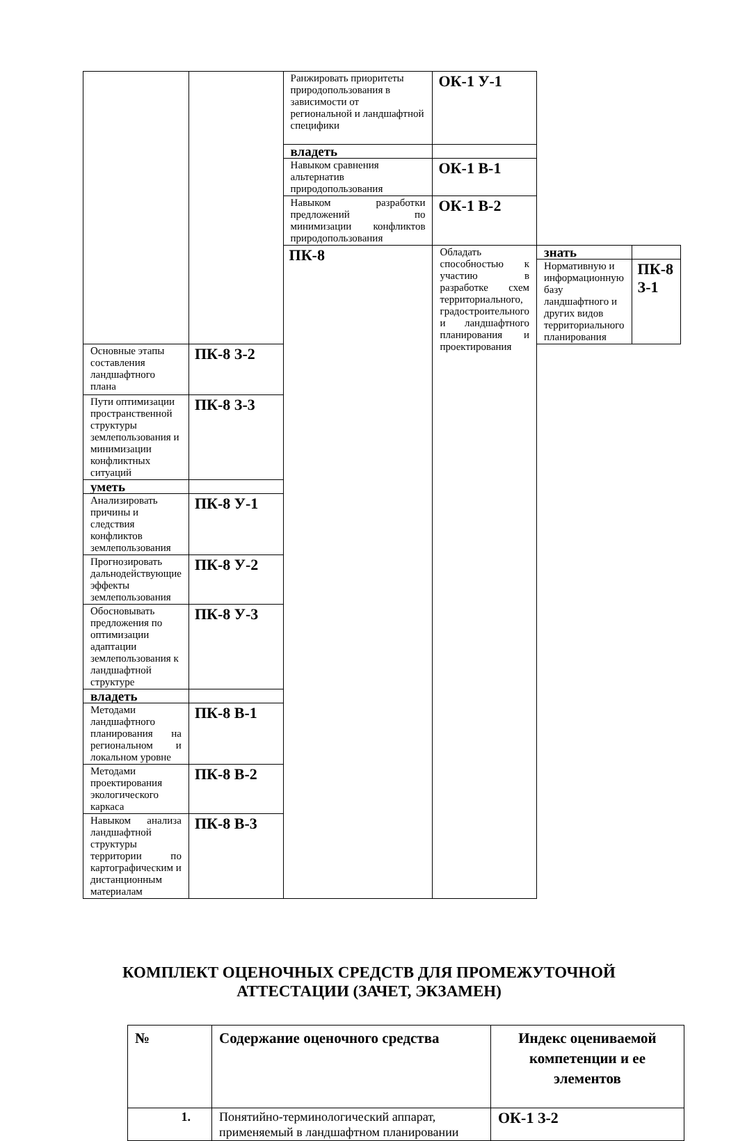| | | Ранжировать приоритеты природопользования в зависимости от региональной и ландшафтной специфики | ОК-1 У-1 | | |
| | | владеть | | | |
| | | Навыком сравнения альтернатив природопользования | ОК-1 В-1 | | |
| | | Навыком разработки предложений по минимизации конфликтов природопользования | ОК-1 В-2 | | |
| | | ПК-8 | Обладать способностью к участию в разработке схем территориального, градостроительного и ландшафтного планирования и проектирования | знать | |
| | | | | Нормативную и информационную базу ландшафтного и других видов территориального планирования | ПК-8 З-1 |
| Основные этапы составления ландшафтного плана | ПК-8 З-2 | | | | |
| Пути оптимизации пространственной структуры землепользования и минимизации конфликтных ситуаций | ПК-8 З-3 | | | | |
| уметь | | | | | |
| Анализировать причины и следствия конфликтов землепользования | ПК-8 У-1 | | | | |
| Прогнозировать дальнодействующие эффекты землепользования | ПК-8 У-2 | | | | |
| Обосновывать предложения по оптимизации адаптации землепользования к ландшафтной структуре | ПК-8 У-3 | | | | |
| владеть | | | | | |
| Методами ландшафтного планирования на региональном и локальном уровне | ПК-8 В-1 | | | | |
| Методами проектирования экологического каркаса | ПК-8 В-2 | | | | |
| Навыком анализа ландшафтной структуры территории по картографическим и дистанционным материалам | ПК-8 В-3 | | | | |
КОМПЛЕКТ ОЦЕНОЧНЫХ СРЕДСТВ ДЛЯ ПРОМЕЖУТОЧНОЙ
АТТЕСТАЦИИ (ЗАЧЕТ, ЭКЗАМЕН)
| № | Содержание оценочного средства | Индекс оцениваемой компетенции и ее элементов |
| --- | --- | --- |
| 1. | Понятийно-терминологический аппарат, применяемый в ландшафтном планировании | ОК-1 З-2 |